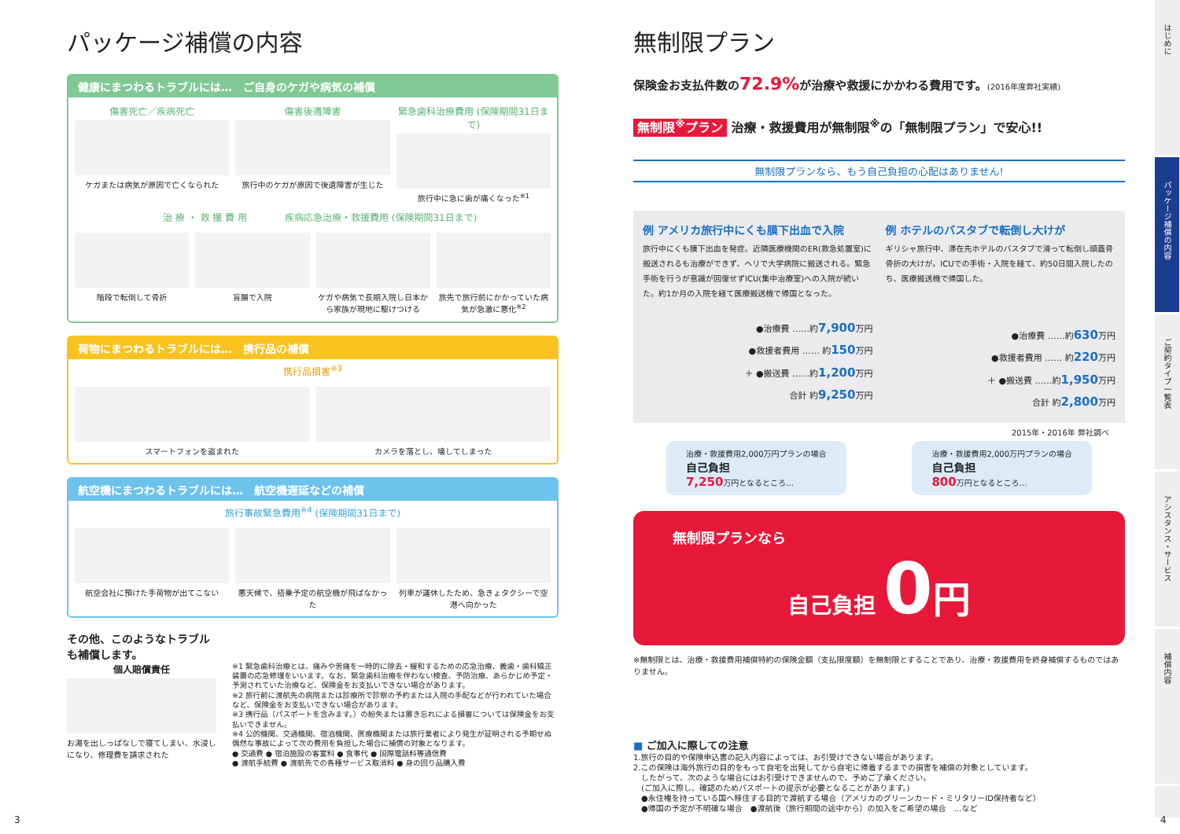パッケージ補償の内容
健康にまつわるトラブルには…　ご自身のケガや病気の補償
傷害死亡／疾病死亡
ケガまたは病気が原因で亡くなられた
傷害後遺障害
旅行中のケガが原因で後遺障害が生じた
緊急歯科治療費用 (保険期間31日まで)
旅行中に急に歯が痛くなった<sup>※1</sup>
治 療 ・ 救 援 費 用　　　　疾病応急治療・救援費用 (保険期間31日まで)
階段で転倒して骨折 盲腸で入院 ケガや病気で長期入院し日本から家族が現地に駆けつける
旅先で旅行前にかかっていた病気が急激に悪化<sup>※2</sup>
荷物にまつわるトラブルには…　携行品の補償
携行品損害<sup>※3</sup>
スマートフォンを盗まれた カメラを落とし、壊してしまった
航空機にまつわるトラブルには…　航空機遅延などの補償
旅行事故緊急費用<sup>※4</sup> (保険期間31日まで)
航空会社に預けた手荷物が出てこない 悪天候で、搭乗予定の航空機が飛ばなかった
列車が運休したため、急きょタクシーで空港へ向かった
その他、このようなトラブルも補償します。
個人賠償責任
お湯を出しっぱなしで寝てしまい、水浸しになり、修理費を請求された
※1 緊急歯科治療とは、痛みや苦痛を一時的に除去・緩和するための応急治療、義歯・歯科矯正装置の応急修理をいいます。なお、緊急歯科治療を伴わない検査、予防治療、あらかじめ予定・予測されていた治療など、保険金をお支払いできない場合があります。
※2 旅行前に渡航先の病院または診療所で診察の予約または入院の手配などが行われていた場合など、保険金をお支払いできない場合があります。
※3 携行品（パスポートを含みます。）の紛失または置き忘れによる損害については保険金をお支払いできません。
※4 公的機関、交通機関、宿泊機関、医療機関または旅行業者により発生が証明される予期せぬ偶然な事故によって次の費用を負担した場合に補償の対象となります。
● 交通費 ● 宿泊施設の客室料 ● 食事代 ● 国際電話料等通信費
● 渡航手続費 ● 渡航先での各種サービス取消料 ● 身の回り品購入費
無制限プラン
保険金お支払件数の72.9% が治療や救援にかかわる費用です。(2016年度弊社実績)
無制限<sup>※</sup>プラン 治療・救援費用が無制限<sup>※</sup>の「無制限プラン」で安心!!
無制限プランなら、もう自己負担の心配はありません!
例 アメリカ旅行中にくも膜下出血で入院
旅行中にくも膜下出血を発症。近隣医療機関のER(救急処置室)に搬送されるも治療ができず、ヘリで大学病院に搬送される。緊急手術を行うが意識が回復せずICU(集中治療室)への入院が続いた。約1か月の入院を経て医療搬送機で帰国となった。
●治療費 ……約7,900万円
●救援者費用 …… 約150万円
＋ ●搬送費 ……約1,200万円
合計 約9,250万円
例 ホテルのバスタブで転倒し大けが
ギリシャ旅行中、滞在先ホテルのバスタブで滑って転倒し頭蓋骨骨折の大けが。ICUでの手術・入院を経て、約50日間入院したのち、医療搬送機で帰国した。
●治療費 ……約630万円
●救援者費用 …… 約220万円
＋ ●搬送費 ……約1,950万円
合計 約2,800万円
2015年・2016年 弊社調べ
治療・救援費用2,000万円プランの場合
自己負担
7,250万円となるところ…
治療・救援費用2,000万円プランの場合
自己負担
800万円となるところ…
無制限プランなら
自己負担 0 円
※無制限とは、治療・救援費用補償特約の保険金額（支払限度額）を無制限とすることであり、治療・救援費用を終身補償するものではありません。
■ ご加入に際しての注意
1.旅行の目的や保険申込書の記入内容によっては、お引受けできない場合があります。
2.この保険は海外旅行の目的をもって自宅を出発してから自宅に帰着するまでの損害を補償の対象としています。
　したがって、次のような場合にはお引受けできませんので、予めご了承ください。
　(ご加入に際し、確認のためパスポートの提示が必要となることがあります。)
　●永住権を持っている国へ移住する目的で渡航する場合（アメリカのグリーンカード・ミリタリーID保持者など）
　●帰国の予定が不明確な場合　●渡航後（旅行期間の途中から）の加入をご希望の場合　…など
はじめに
パッケージ補償の内容
ご契約タイプ一覧表
アシスタンス・サービス
補償内容
3 4